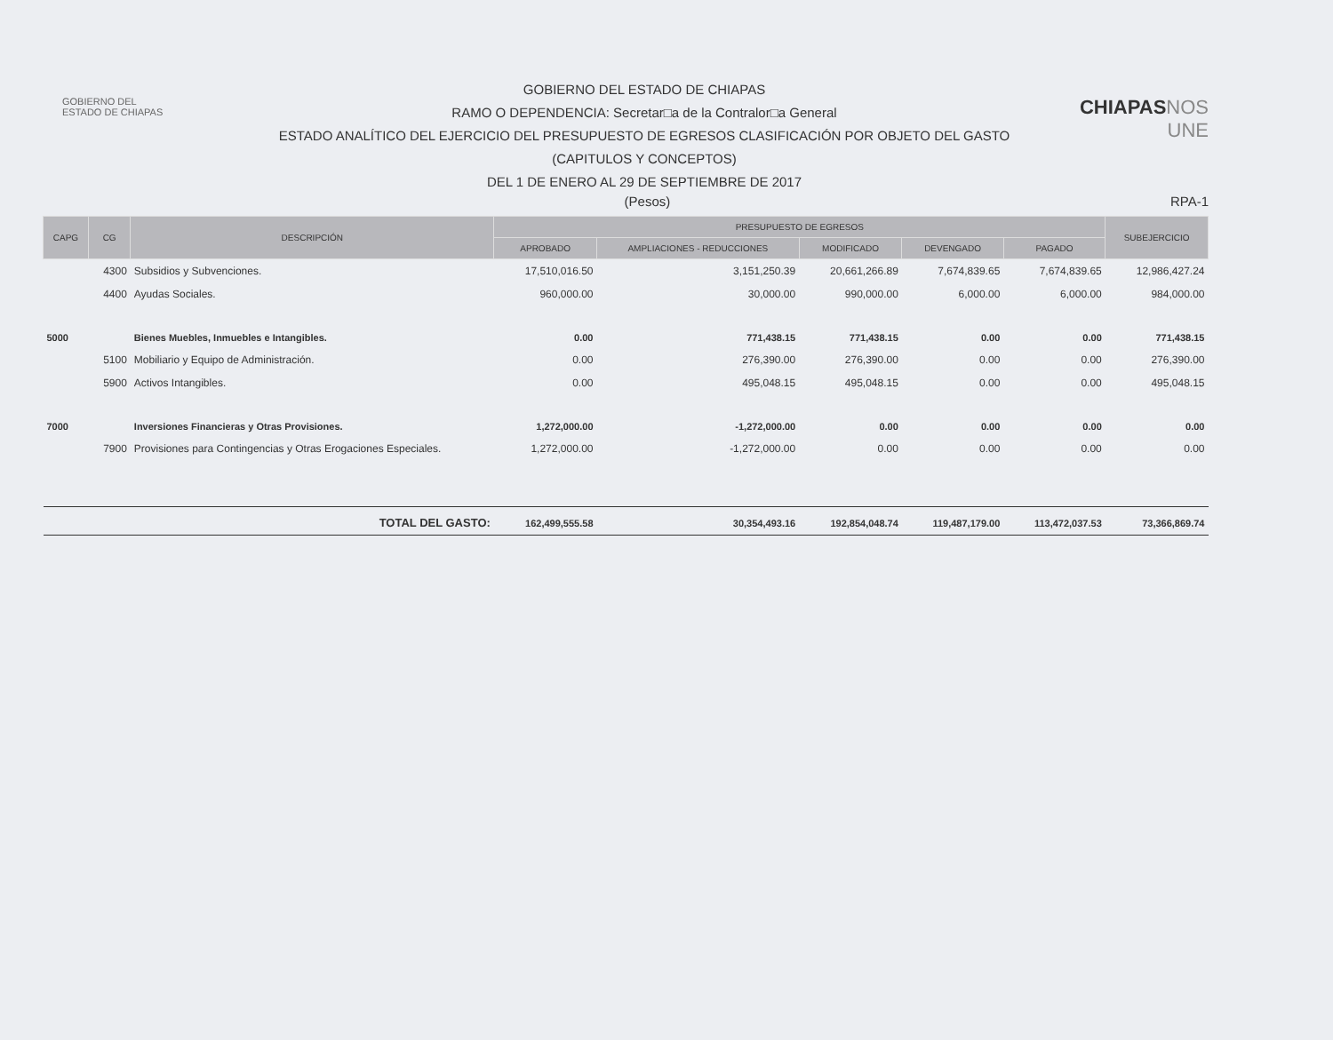GOBIERNO DEL
ESTADO DE CHIAPAS
GOBIERNO DEL ESTADO DE CHIAPAS
RAMO O DEPENDENCIA: Secretar□a de la Contralor□a General
ESTADO ANALÍTICO DEL EJERCICIO DEL PRESUPUESTO DE EGRESOS CLASIFICACIÓN POR OBJETO DEL GASTO
(CAPITULOS Y CONCEPTOS)
DEL 1 DE ENERO AL 29 DE SEPTIEMBRE DE 2017
CHIAPASNOS UNE
(Pesos) RPA-1
| CAPG | CG | DESCRIPCIÓN | PRESUPUESTO DE EGRESOS | | | | | SUBEJERCICIO |
| --- | --- | --- | --- | --- | --- | --- | --- | --- |
| | | | APROBADO | AMPLIACIONES - REDUCCIONES | MODIFICADO | DEVENGADO | PAGADO | |
| | 4300 | Subsidios y Subvenciones. | 17,510,016.50 | 3,151,250.39 | 20,661,266.89 | 7,674,839.65 | 7,674,839.65 | 12,986,427.24 |
| | 4400 | Ayudas Sociales. | 960,000.00 | 30,000.00 | 990,000.00 | 6,000.00 | 6,000.00 | 984,000.00 |
| 5000 | | Bienes Muebles, Inmuebles e Intangibles. | 0.00 | 771,438.15 | 771,438.15 | 0.00 | 0.00 | 771,438.15 |
| | 5100 | Mobiliario y Equipo de Administración. | 0.00 | 276,390.00 | 276,390.00 | 0.00 | 0.00 | 276,390.00 |
| | 5900 | Activos Intangibles. | 0.00 | 495,048.15 | 495,048.15 | 0.00 | 0.00 | 495,048.15 |
| 7000 | | Inversiones Financieras y Otras Provisiones. | 1,272,000.00 | -1,272,000.00 | 0.00 | 0.00 | 0.00 | 0.00 |
| | 7900 | Provisiones para Contingencias y Otras Erogaciones Especiales. | 1,272,000.00 | -1,272,000.00 | 0.00 | 0.00 | 0.00 | 0.00 |
| TOTAL DEL GASTO: | | | 162,499,555.58 | 30,354,493.16 | 192,854,048.74 | 119,487,179.00 | 113,472,037.53 | 73,366,869.74 |